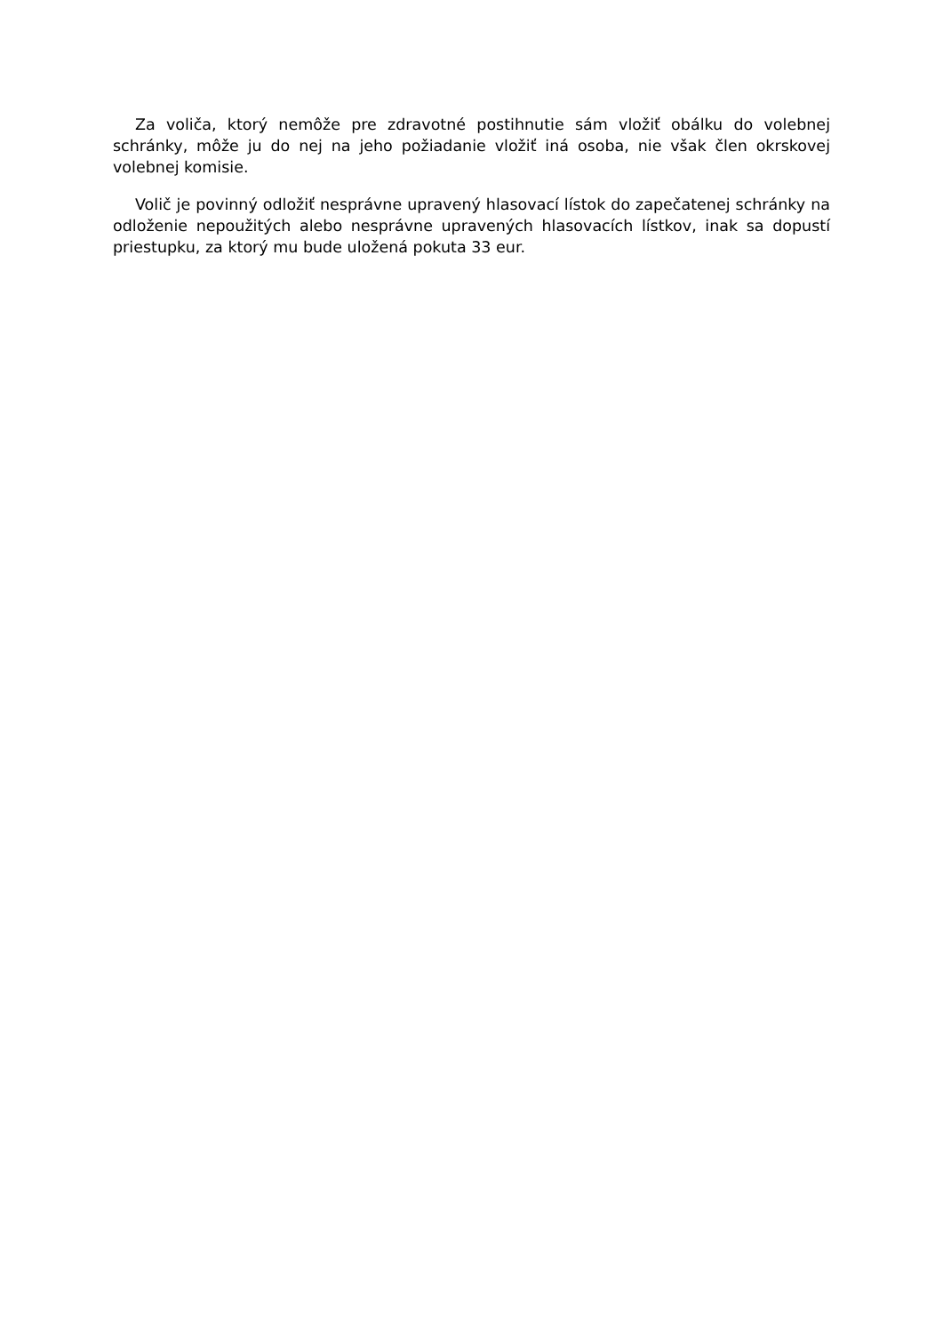Za voliča, ktorý nemôže pre zdravotné postihnutie sám vložiť obálku do volebnej schránky, môže ju do nej na jeho požiadanie vložiť iná osoba, nie však člen okrskovej volebnej komisie.
Volič je povinný odložiť nesprávne upravený hlasovací lístok do zapečatenej schránky na odloženie nepoužitých alebo nesprávne upravených hlasovacích lístkov, inak sa dopustí priestupku, za ktorý mu bude uložená pokuta 33 eur.